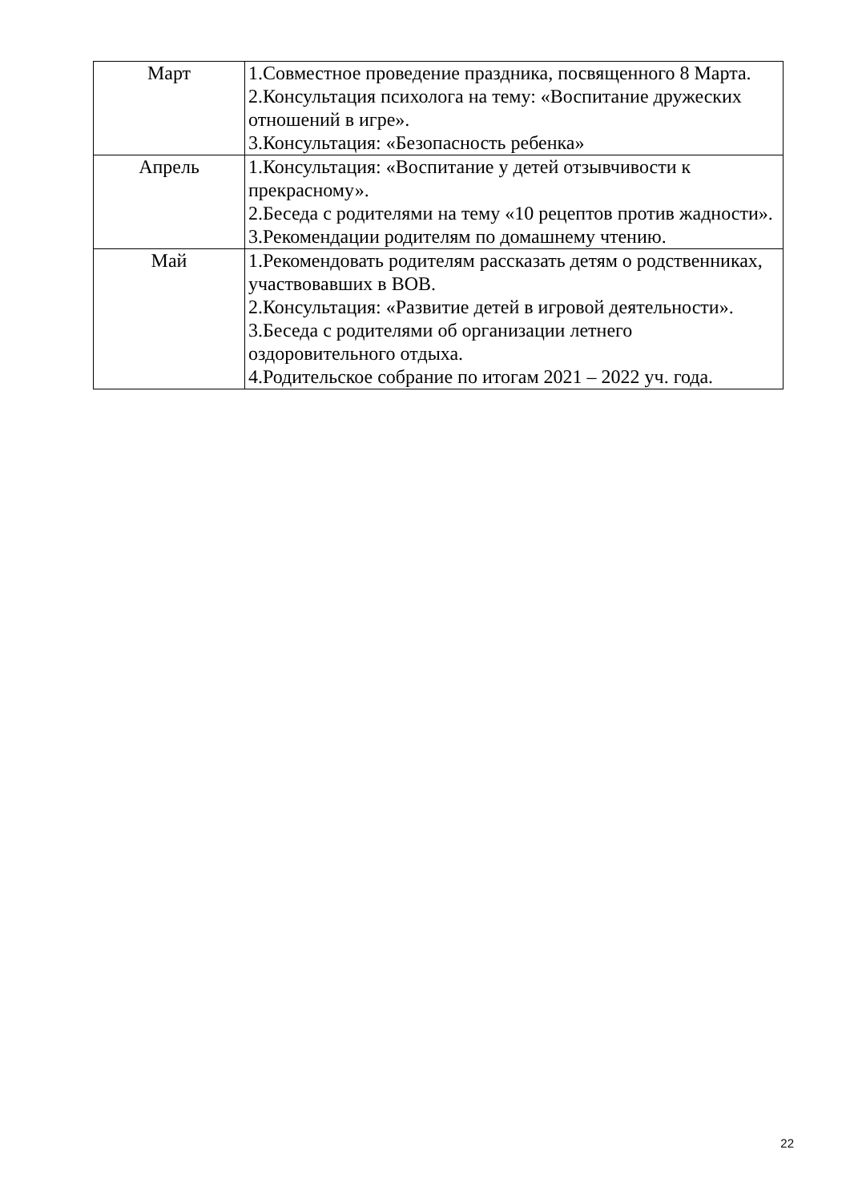| Март | 1.Совместное проведение праздника, посвященного 8 Марта. 2.Консультация психолога на тему: «Воспитание дружеских отношений в игре». 3.Консультация: «Безопасность ребенка» |
| Апрель | 1.Консультация: «Воспитание у детей отзывчивости к прекрасному». 2.Беседа с родителями на тему «10 рецептов против жадности». 3.Рекомендации родителям по домашнему чтению. |
| Май | 1.Рекомендовать родителям рассказать детям о родственниках, участвовавших в ВОВ. 2.Консультация: «Развитие детей в игровой деятельности». 3.Беседа с родителями об организации летнего оздоровительного отдыха. 4.Родительское собрание по итогам 2021 – 2022 уч. года. |
22